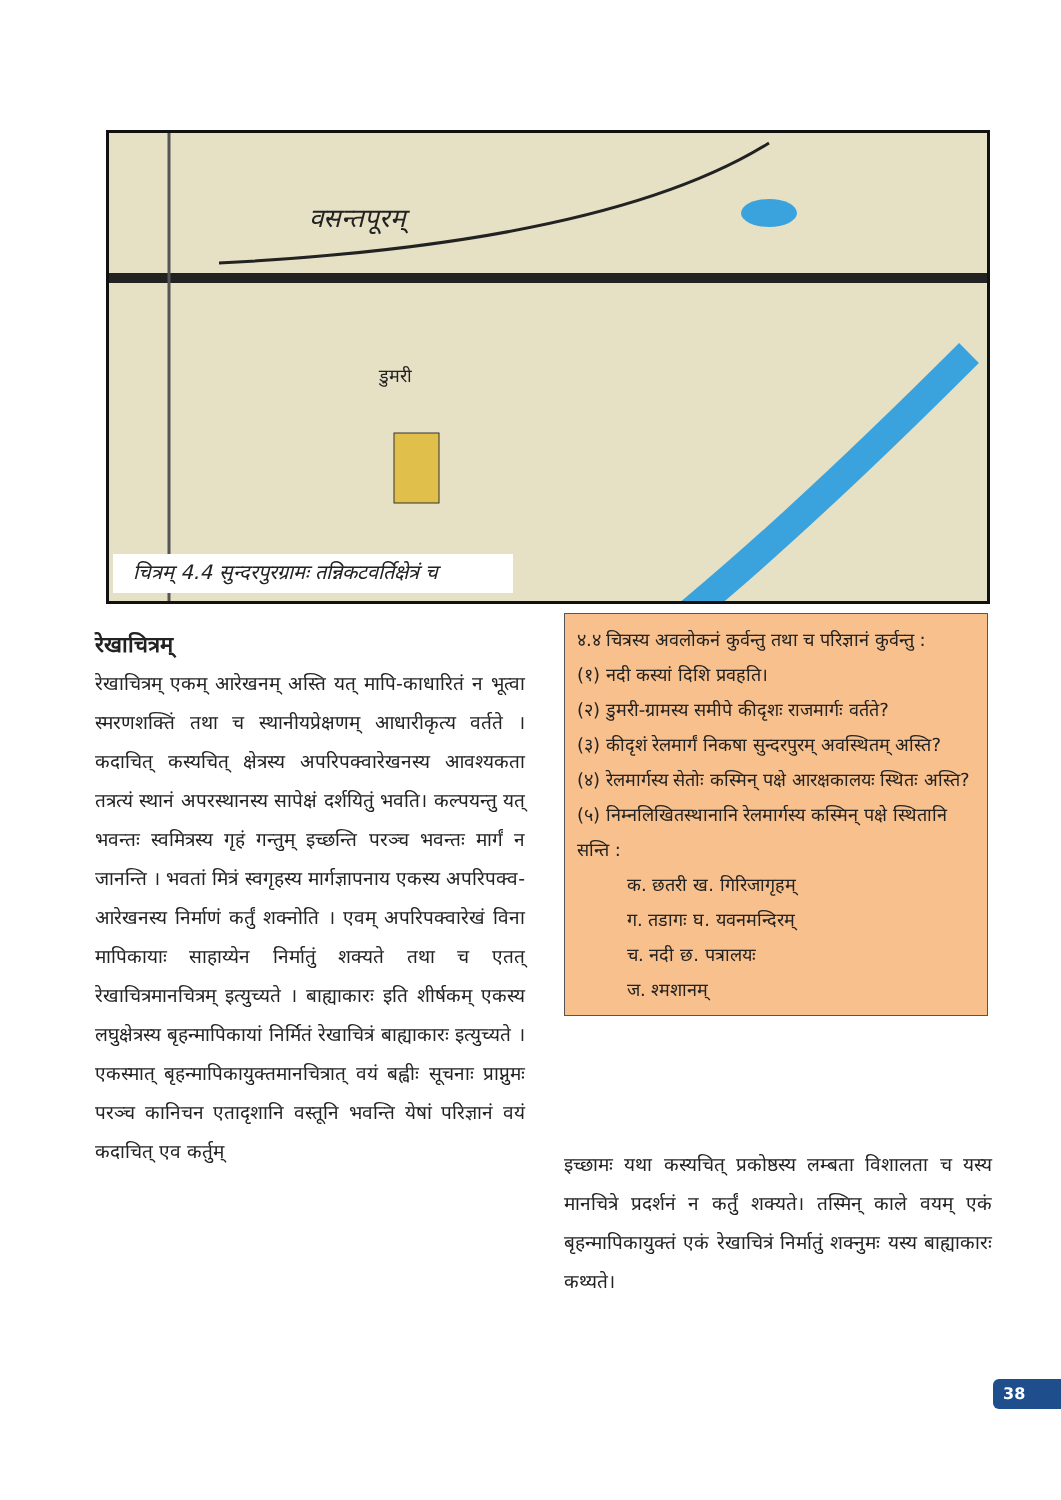वसन्तपूरम्
डुमरी
चित्रम् 4.4 सुन्दरपुरग्रामः तन्निकटवर्तिक्षेत्रं च
रेखाचित्रम्
रेखाचित्रम् एकम् आरेखनम् अस्ति यत् मापि-काधारितं न भूत्वा स्मरणशक्तिं तथा च स्थानीयप्रेक्षणम् आधारीकृत्य वर्तते । कदाचित् कस्यचित् क्षेत्रस्य अपरिपक्वारेखनस्य आवश्यकता तत्रत्यं स्थानं अपरस्थानस्य सापेक्षं दर्शयितुं भवति। कल्पयन्तु यत् भवन्तः स्वमित्रस्य गृहं गन्तुम् इच्छन्ति परञ्च भवन्तः मार्गं न जानन्ति । भवतां मित्रं स्वगृहस्य मार्गज्ञापनाय एकस्य अपरिपक्व-आरेखनस्य निर्माणं कर्तुं शक्नोति । एवम् अपरिपक्वारेखं विना मापिकायाः साहाय्येन निर्मातुं शक्यते तथा च एतत् रेखाचित्रमानचित्रम् इत्युच्यते । बाह्याकारः इति शीर्षकम् एकस्य लघुक्षेत्रस्य बृहन्मापिकायां निर्मितं रेखाचित्रं बाह्याकारः इत्युच्यते । एकस्मात् बृहन्मापिकायुक्तमानचित्रात् वयं बह्वीः सूचनाः प्राप्नुमः परञ्च कानिचन एतादृशानि वस्तूनि भवन्ति येषां परिज्ञानं वयं कदाचित् एव कर्तुम्
४.४ चित्रस्य अवलोकनं कुर्वन्तु तथा च परिज्ञानं कुर्वन्तु :
(१) नदी कस्यां दिशि प्रवहति।
(२) डुमरी-ग्रामस्य समीपे कीदृशः राजमार्गः वर्तते?
(३) कीदृशं रेलमार्गं निकषा सुन्दरपुरम् अवस्थितम् अस्ति?
(४) रेलमार्गस्य सेतोः कस्मिन् पक्षे आरक्षकालयः स्थितः अस्ति?
(५) निम्नलिखितस्थानानि रेलमार्गस्य कस्मिन् पक्षे स्थितानि सन्ति :
क. छतरी ख. गिरिजागृहम्
ग. तडागः घ. यवनमन्दिरम्
च. नदी छ. पत्रालयः
ज. श्मशानम्
इच्छामः यथा कस्यचित् प्रकोष्ठस्य लम्बता विशालता च यस्य मानचित्रे प्रदर्शनं न कर्तुं शक्यते। तस्मिन् काले वयम् एकं बृहन्मापिकायुक्तं एकं रेखाचित्रं निर्मातुं शक्नुमः यस्य बाह्याकारः कथ्यते।
38